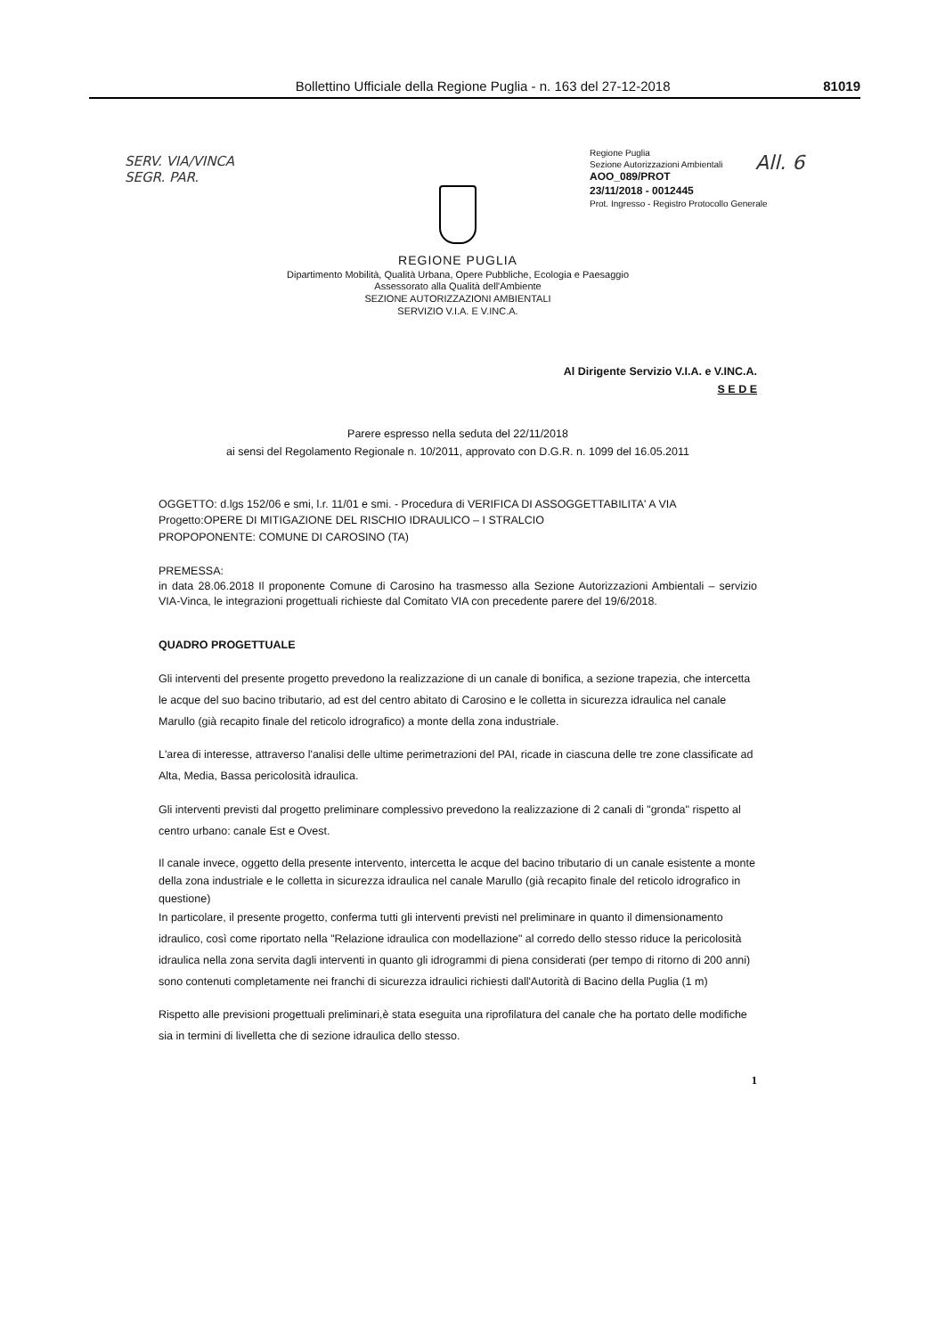Bollettino Ufficiale della Regione Puglia - n. 163 del 27-12-2018 81019
SERV. VIA/VINCA
SEGR. PAR.
Regione Puglia
Sezione Autorizzazioni Ambientali
AOO_089/PROT
23/11/2018 - 0012445
Prot. Ingresso - Registro Protocollo Generale
All. 6
REGIONE PUGLIA
Dipartimento Mobilità, Qualità Urbana, Opere Pubbliche, Ecologia e Paesaggio
Assessorato alla Qualità dell'Ambiente
SEZIONE AUTORIZZAZIONI AMBIENTALI
SERVIZIO V.I.A. E V.INC.A.
Al Dirigente Servizio V.I.A. e V.INC.A.
S E D E
Parere espresso nella seduta del 22/11/2018
ai sensi del Regolamento Regionale n. 10/2011, approvato con D.G.R. n. 1099 del 16.05.2011
OGGETTO: d.lgs 152/06 e smi, l.r. 11/01 e smi. - Procedura di VERIFICA DI ASSOGGETTABILITA' A VIA
Progetto:OPERE DI MITIGAZIONE DEL RISCHIO IDRAULICO – I STRALCIO
PROPOPONENTE: COMUNE DI CAROSINO (TA)
PREMESSA:
in data 28.06.2018 Il proponente Comune di Carosino ha trasmesso alla Sezione Autorizzazioni Ambientali – servizio VIA-Vinca, le integrazioni progettuali richieste dal Comitato VIA con precedente parere del 19/6/2018.
QUADRO PROGETTUALE
Gli interventi del presente progetto prevedono la realizzazione di un canale di bonifica, a sezione trapezia, che intercetta le acque del suo bacino tributario, ad est del centro abitato di Carosino e le colletta in sicurezza idraulica nel canale Marullo (già recapito finale del reticolo idrografico) a monte della zona industriale.
L'area di interesse, attraverso l'analisi delle ultime perimetrazioni del PAI, ricade in ciascuna delle tre zone classificate ad Alta, Media, Bassa pericolosità idraulica.
Gli interventi previsti dal progetto preliminare complessivo prevedono la realizzazione di 2 canali di "gronda" rispetto al centro urbano: canale Est e Ovest.
Il canale invece, oggetto della presente intervento, intercetta le acque del bacino tributario di un canale esistente a monte della zona industriale e le colletta in sicurezza idraulica nel canale Marullo (già recapito finale del reticolo idrografico in questione)
In particolare, il presente progetto, conferma tutti gli interventi previsti nel preliminare in quanto il dimensionamento idraulico, così come riportato nella "Relazione idraulica con modellazione" al corredo dello stesso riduce la pericolosità idraulica nella zona servita dagli interventi in quanto gli idrogrammi di piena considerati (per tempo di ritorno di 200 anni) sono contenuti completamente nei franchi di sicurezza idraulici richiesti dall'Autorità di Bacino della Puglia (1 m)
Rispetto alle previsioni progettuali preliminari,è stata eseguita una riprofilatura del canale che ha portato delle modifiche sia in termini di livelletta che di sezione idraulica dello stesso.
1